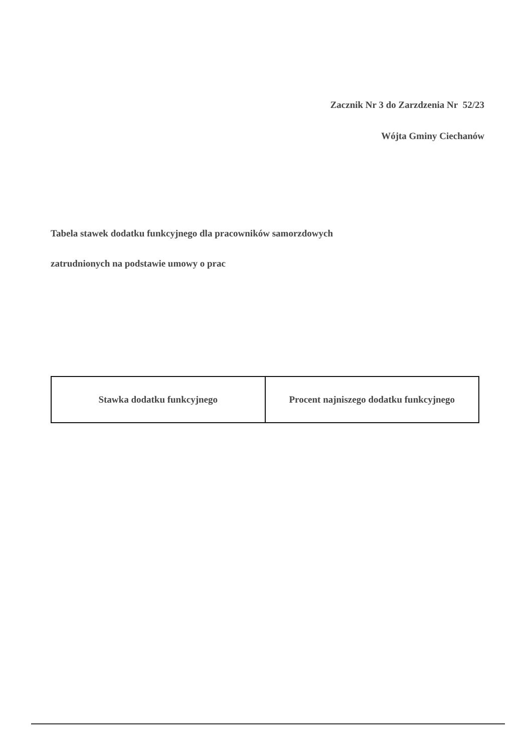Zacznik Nr 3 do Zarzdzenia Nr 52/23
Wójta Gminy Ciechanów
Tabela stawek dodatku funkcyjnego dla pracowników samorzdowych
zatrudnionych na podstawie umowy o prac
| Stawka dodatku funkcyjnego | Procent najniszego dodatku funkcyjnego |